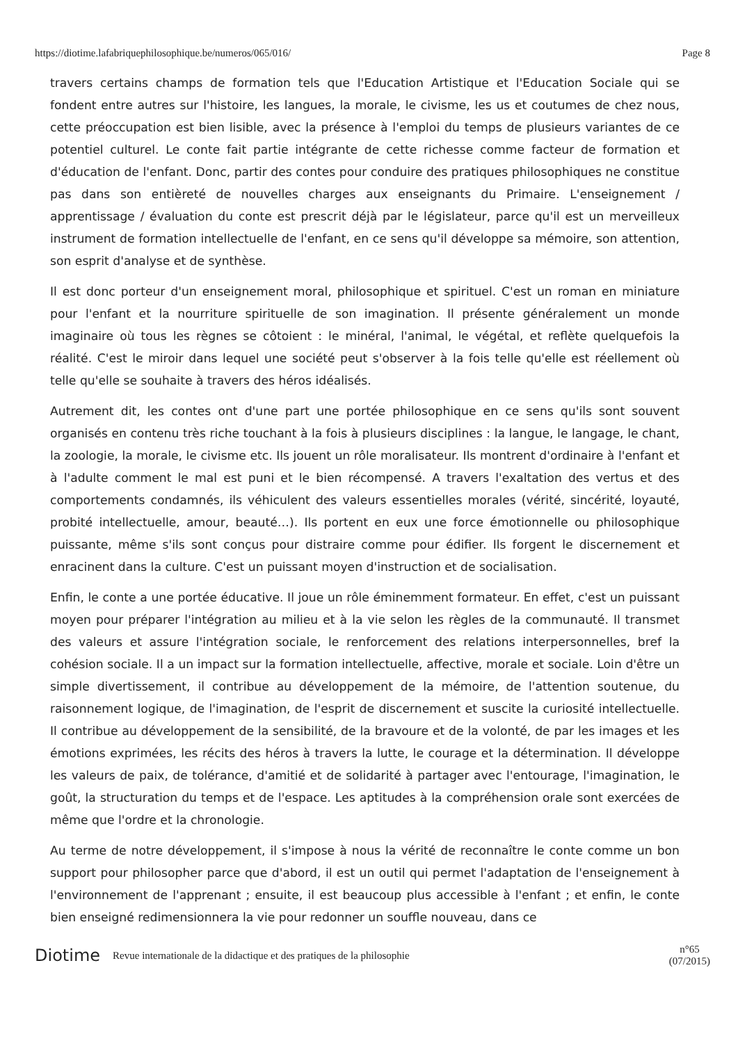https://diotime.lafabriquephilosophique.be/numeros/065/016/ Page 8
travers certains champs de formation tels que l'Education Artistique et l'Education Sociale qui se fondent entre autres sur l'histoire, les langues, la morale, le civisme, les us et coutumes de chez nous, cette préoccupation est bien lisible, avec la présence à l'emploi du temps de plusieurs variantes de ce potentiel culturel. Le conte fait partie intégrante de cette richesse comme facteur de formation et d'éducation de l'enfant. Donc, partir des contes pour conduire des pratiques philosophiques ne constitue pas dans son entièreté de nouvelles charges aux enseignants du Primaire. L'enseignement / apprentissage / évaluation du conte est prescrit déjà par le législateur, parce qu'il est un merveilleux instrument de formation intellectuelle de l'enfant, en ce sens qu'il développe sa mémoire, son attention, son esprit d'analyse et de synthèse.
Il est donc porteur d'un enseignement moral, philosophique et spirituel. C'est un roman en miniature pour l'enfant et la nourriture spirituelle de son imagination. Il présente généralement un monde imaginaire où tous les règnes se côtoient : le minéral, l'animal, le végétal, et reflète quelquefois la réalité. C'est le miroir dans lequel une société peut s'observer à la fois telle qu'elle est réellement où telle qu'elle se souhaite à travers des héros idéalisés.
Autrement dit, les contes ont d'une part une portée philosophique en ce sens qu'ils sont souvent organisés en contenu très riche touchant à la fois à plusieurs disciplines : la langue, le langage, le chant, la zoologie, la morale, le civisme etc. Ils jouent un rôle moralisateur. Ils montrent d'ordinaire à l'enfant et à l'adulte comment le mal est puni et le bien récompensé. A travers l'exaltation des vertus et des comportements condamnés, ils véhiculent des valeurs essentielles morales (vérité, sincérité, loyauté, probité intellectuelle, amour, beauté…). Ils portent en eux une force émotionnelle ou philosophique puissante, même s'ils sont conçus pour distraire comme pour édifier. Ils forgent le discernement et enracinent dans la culture. C'est un puissant moyen d'instruction et de socialisation.
Enfin, le conte a une portée éducative. Il joue un rôle éminemment formateur. En effet, c'est un puissant moyen pour préparer l'intégration au milieu et à la vie selon les règles de la communauté. Il transmet des valeurs et assure l'intégration sociale, le renforcement des relations interpersonnelles, bref la cohésion sociale. Il a un impact sur la formation intellectuelle, affective, morale et sociale. Loin d'être un simple divertissement, il contribue au développement de la mémoire, de l'attention soutenue, du raisonnement logique, de l'imagination, de l'esprit de discernement et suscite la curiosité intellectuelle. Il contribue au développement de la sensibilité, de la bravoure et de la volonté, de par les images et les émotions exprimées, les récits des héros à travers la lutte, le courage et la détermination. Il développe les valeurs de paix, de tolérance, d'amitié et de solidarité à partager avec l'entourage, l'imagination, le goût, la structuration du temps et de l'espace. Les aptitudes à la compréhension orale sont exercées de même que l'ordre et la chronologie.
Au terme de notre développement, il s'impose à nous la vérité de reconnaître le conte comme un bon support pour philosopher parce que d'abord, il est un outil qui permet l'adaptation de l'enseignement à l'environnement de l'apprenant ; ensuite, il est beaucoup plus accessible à l'enfant ; et enfin, le conte bien enseigné redimensionnera la vie pour redonner un souffle nouveau, dans ce
Diotime Revue internationale de la didactique et des pratiques de la philosophie n°65
(07/2015)